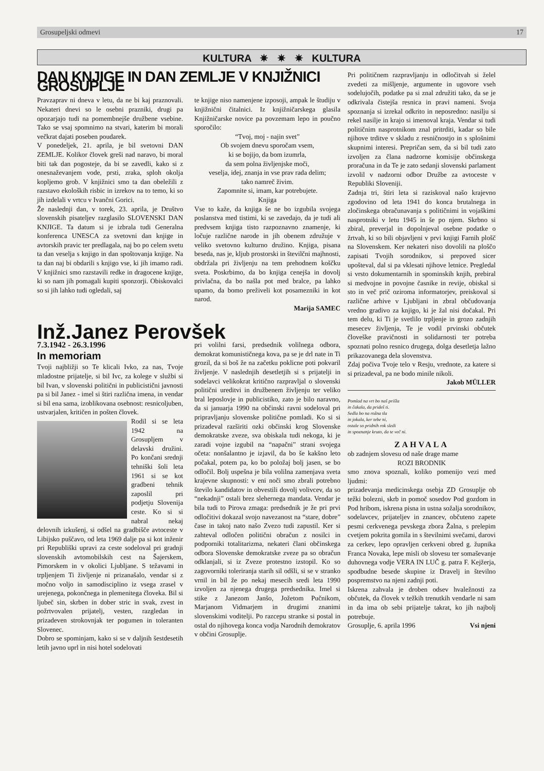Grosupeljski odmevi 17
KULTURA ✷ ✷ ✷ KULTURA
DAN KNJIGE IN DAN ZEMLJE V KNJIŽNICI GROSUPLJE
Pravzaprav ni dneva v letu, da ne bi kaj praznovali. Nekateri dnevi so le osebni prazniki, drugi pa opozarjajo tudi na pomembnejše družbene vsebine. Tako se vsaj spomnimo na stvari, katerim bi morali večkrat dajati poseben poudarek.
V ponedeljek, 21. aprila, je bil svetovni DAN ZEMLJE. Kolikor človek greši nad naravo, bi moral biti tak dan pogosteje, da bi se zavedli, kako si z onesnaževanjem vode, prsti, zraka, sploh okolja kopljemo grob. V knjižnici smo ta dan obeležili z razstavo ekoloških risbic in izrekov na to temo, ki so jih izdelali v vrtcu v Ivančni Gorici.
Že naslednji dan, v torek, 23. aprila, je Društvo slovenskih pisateljev razglasilo SLOVENSKI DAN KNJIGE. Ta datum si je izbrala tudi Generalna konferenca UNESCA za svetovni dan knjige in avtorskih pravic ter predlagala, naj bo po celem svetu ta dan veselja s knjigo in dan spoštovanja knjige. Na ta dan naj bi obdarili s knjigo vse, ki jih imamo radi. V knjižnici smo razstavili redke in dragocene knjige, ki so nam jih pomagali kupiti sponzorji. Obiskovalci so si jih lahko tudi ogledali, saj
te knjige niso namenjene izposoji, ampak le študiju v knjižnični čitalnici. Iz knjižničarskega glasila Knjižničarske novice pa povzemam lepo in poučno sporočilo:
“Tvoj, moj - najin svet”
Ob svojem dnevu sporočam vsem,
ki se bojijo, da bom izumrla,
da sem polna življenjske moči,
veselja, idej, znanja in vse prav rada delim;
tako namreč živim.
Zapomnite si, imam, kar potrebujete.
Knjiga
Vse to kaže, da knjiga še ne bo izgubila svojega poslanstva med tistimi, ki se zavedajo, da je tudi ali predvsem knjiga tisto razpoznavno znamenje, ki ločuje različne narode in jih obenem združuje v veliko svetovno kulturno družino. Knjiga, pisana beseda, nas je, kljub prostorski in številčni majhnosti, obdržala pri življenju na tem prehodnem koščku sveta. Poskrbimo, da bo knjiga cenejša in dovolj privlačna, da bo našla pot med bralce, pa lahko upamo, da bomo preživeli kot posamezniki in kot narod.
Marija SAMEC
Inž.Janez Perovšek
7.3.1942 - 26.3.1996
In memoriam
Tvoji najbližji so Te klicali Ivko, za nas, Tvoje mladostne prijatelje, si bil Ivc, za kolege v službi si bil Ivan, v slovenski politični in publicistični javnosti pa si bil Janez - imel si štiri različna imena, in vendar si bil ena sama, izoblikovana osebnost: resnicoljuben, ustvarjalen, kritičen in pošten človek.
Rodil si se leta 1942 na Grosupljem v delavski družini. Po končani srednji tehniški šoli leta 1961 si se kot gradbeni tehnik zaposlil pri podjetju Slovenija ceste. Ko si si nabral nekaj delovnih izkušenj, si odšel na gradbišče avtoceste v Libijsko puščavo, od leta 1969 dalje pa si kot inženir pri Republiški upravi za ceste sodeloval pri gradnji slovenskih avtomobilskih cest na Šajerskem, Pimorskem in v okolici Ljubljane. S težavami in trpljenjem Ti življenje ni prizanašalo, vendar si z močno voljo in samodisciplino iz vsega zrasel v urejenega, pokončnega in plemenitega človeka. Bil si ljubeč sin, skrben in dober stric in svak, zvest in požrtvovalen prijatelj, vesten, razgledan in prizadeven strokovnjak ter pogumen in toleranten Slovenec.
Dobro se spominjam, kako si se v daljnih šestdesetih letih javno uprl in nisi hotel sodelovati
pri volilni farsi, predsednik volilnega odbora, demokrat komunističnega kova, pa se je drl nate in Ti grozil, da si boš že na začetku poklicne poti pokvaril življenje. V naslednjih desetletjih si s prijatelji in sodelavci velikokrat kritično razpravljal o slovenski politični ureditvi in družbenem življenju ter veliko bral leposlovje in publicistiko, zato je bilo naravno, da si januarja 1990 na občinski ravni sodeloval pri pripravljanju slovenske politične pomladi. Ko si si prizadeval razširiti ozki občinski krog Slovenske demokratske zveze, sva obiskala tudi nekoga, ki je zaradi vojne izgubil na “napačni” strani svojega očeta: nonšalantno je izjavil, da bo še kakšno leto počakal, potem pa, ko bo položaj bolj jasen, se bo odločil. Bolj uspešna je bila volilna zamenjava sveta krajevne skupnosti: v eni noči smo zbrali potrebno število kandidatov in obvestili dovolj volivcev, da so “nekadnji” ostali brez slehernega mandata. Vendar je bila tudi to Pirova zmaga: predsednik je že pri prvi odločitivi dokazal svojo navezanost na “stare, dobre” čase in takoj nato našo Zvezo tudi zapustil. Ker si zahteval odločen politični obračun z nosilci in podporniki totalitarizma, nekateri člani občinskega odbora Slovenske demokratske zveze pa so obračun odklanjali, si iz Zveze protestno izstopil. Ko so zagovorniki toleriranja starih sil odšli, si se v stranko vrnil in bil že po nekaj mesecih sredi leta 1990 izvoljen za njenega drugega predsednika. Imel si stike z Janezom Janšo, Jožetom Pučnikom, Marjanom Vidmarjem in drugimi znanimi slovenskimi voditelji. Po razcepu stranke si postal in ostal do njihovega konca vodja Narodnih demokratov v občini Grosuplje.
Pri političnem razpravljanju in odločitvah si želel zvedeti za mišljenje, argumente in ugovore vseh sodelujočih, podatke pa si znal združiti tako, da se je odkrivala čistejša resnica in pravi nameni. Svoja spoznanja si izrekal odkrito in neposredno: nasilju si rekel nasilje in krajo si imenoval kraja. Vendar si tudi političnim nasprotnikom znal pritrditi, kadar so bile njihove trditve v skladu z resničnostjo in s splošnimi skupnimi interesi. Prepričan sem, da si bil tudi zato izvoljen za člana nadzorne komisije občinskega proračuna in da Te je zato sedanji slovenski parlament izvolil v nadzorni odbor Družbe za avtoceste v Republiki Sloveniji.
Zadnja tri, štiri leta si raziskoval našo krajevno zgodovino od leta 1941 do konca brutalnega in zločinskega obračunavanja s političnimi in vojaškimi nasprotniki v letu 1945 in še po njem. Skrbno si zbiral, preverjal in dopolnjeval osebne podatke o žrtvah, ki so bili objavljeni v prvi knjigi Farnih plošč na Slovenskem. Ker nekateri niso dovolili na ploščo zapisati Tvojih sorodnikov, si prepoved sicer upošteval, dal si pa vklesati njihove letnice. Pregledal si vrsto dokumentarnih in spominskih knjih, prebiral si medvojne in povojne časnike in revije, obiskal si sto in več prič oziroma informatorjev, preiskoval si različne arhive v Ljubljani in zbral občudovanja vredno gradivo za knjigo, ki je žal nisi dočakal. Pri tem delu, ki Ti je svetlilo trpljenje in grozo zadnjih mesecev življenja, Te je vodil prvinski občutek človeške pravičnosti in solidarnosti ter potreba spoznati polno resnico drugega, dolga desetletja lažno prikazovanega dela slovenstva.
Zdaj počiva Tvoje telo v Resju, vrednote, za katere si si prizadeval, pa ne bodo minile nikoli. Jakob MÜLLER
Pomlad na vrt bo naš prišla
in čakala, da prideš ti.
Sedla bo na rožna tla
in jokala, ker tebe ni,
ostale so pridnih rok sledi
in spoznanje kruto, da te več ni.
ZAHVALA
ob zadnjem slovesu od naše drage mame
ROZI BRODNIK
smo znova spoznali, koliko pomenijo vezi med ljudmi:
prizadevanja medicinskega osebja ZD Grosuplje ob težki bolezni, skrb in pomoč sosedov Pod gozdom in Pod hribom, iskrena pisna in ustna sožalja sorodnikov, sodelavcev, prijateljev in znancev, občuteno zapete pesmi cerkvenega pevskega zbora Žalna, s prelepim cvetjem pokrita gomila in s številnimi svečami, darovi za cerkev, lepo opravljen cerkveni obred g. župnika Franca Novaka, lepe misli ob slovesu ter somaševanje duhovnega vodje VERA IN LUČ g. patra F. Kejžerja, spodbudne besede skupine iz Dravelj in številno pospremstvo na njeni zadnji poti.
Iskrena zahvala je droben odsev hvaležnosti za občutek, da človek v težkih trenutkih vendarle ni sam in da ima ob sebi prijatelje takrat, ko jih najbolj potrebuje.
Grosuplje, 6. aprila 1996 Vsi njeni